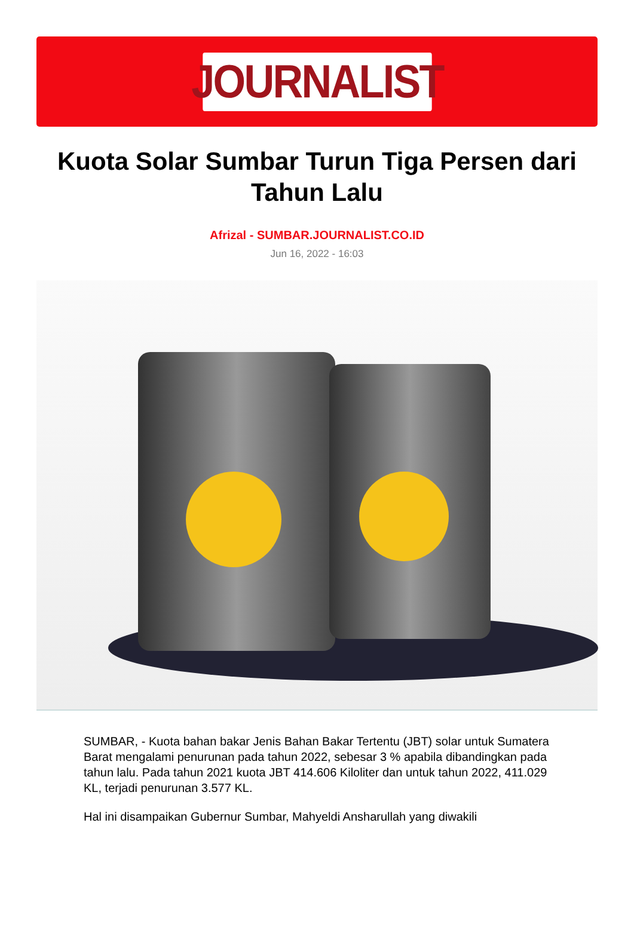JOURNALIST
Kuota Solar Sumbar Turun Tiga Persen dari Tahun Lalu
Afrizal - SUMBAR.JOURNALIST.CO.ID
Jun 16, 2022 - 16:03
SUMBAR, - Kuota bahan bakar Jenis Bahan Bakar Tertentu (JBT) solar untuk Sumatera Barat mengalami penurunan pada tahun 2022, sebesar 3 % apabila dibandingkan pada tahun lalu. Pada tahun 2021 kuota JBT 414.606 Kiloliter dan untuk tahun 2022, 411.029 KL, terjadi penurunan 3.577 KL.
Hal ini disampaikan Gubernur Sumbar, Mahyeldi Ansharullah yang diwakili